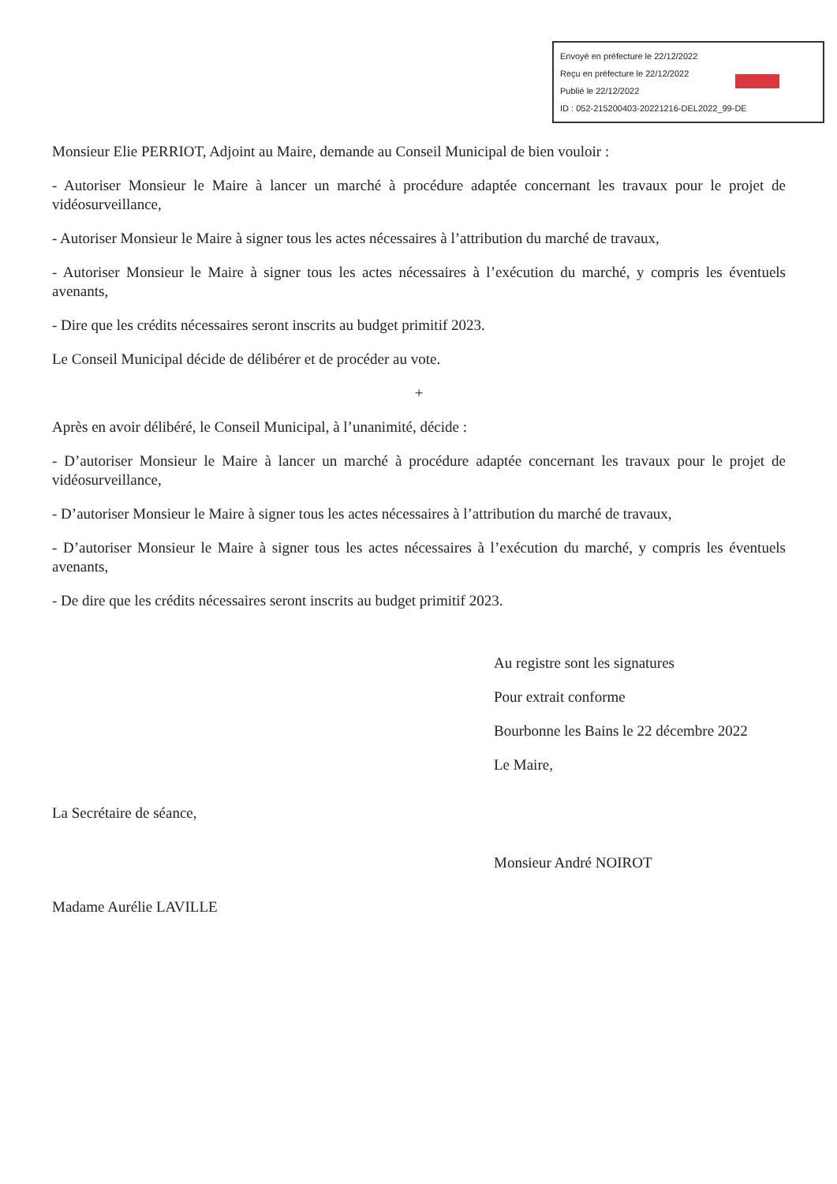Envoyé en préfecture le 22/12/2022
Reçu en préfecture le 22/12/2022
Publié le 22/12/2022
ID : 052-215200403-20221216-DEL2022_99-DE
Monsieur Elie PERRIOT, Adjoint au Maire, demande au Conseil Municipal de bien vouloir :
- Autoriser Monsieur le Maire à lancer un marché à procédure adaptée concernant les travaux pour le projet de vidéosurveillance,
- Autoriser Monsieur le Maire à signer tous les actes nécessaires à l’attribution du marché de travaux,
- Autoriser Monsieur le Maire à signer tous les actes nécessaires à l’exécution du marché, y compris les éventuels avenants,
- Dire que les crédits nécessaires seront inscrits au budget primitif 2023.
Le Conseil Municipal décide de délibérer et de procéder au vote.
+
Après en avoir délibéré, le Conseil Municipal, à l’unanimité, décide :
- D’autoriser Monsieur le Maire à lancer un marché à procédure adaptée concernant les travaux pour le projet de vidéosurveillance,
- D’autoriser Monsieur le Maire à signer tous les actes nécessaires à l’attribution du marché de travaux,
- D’autoriser Monsieur le Maire à signer tous les actes nécessaires à l’exécution du marché, y compris les éventuels avenants,
- De dire que les crédits nécessaires seront inscrits au budget primitif 2023.
La Secrétaire de séance,
Madame Aurélie LAVILLE
Au registre sont les signatures
Pour extrait conforme
Bourbonne les Bains le 22 décembre 2022
Le Maire,
Monsieur André NOIROT